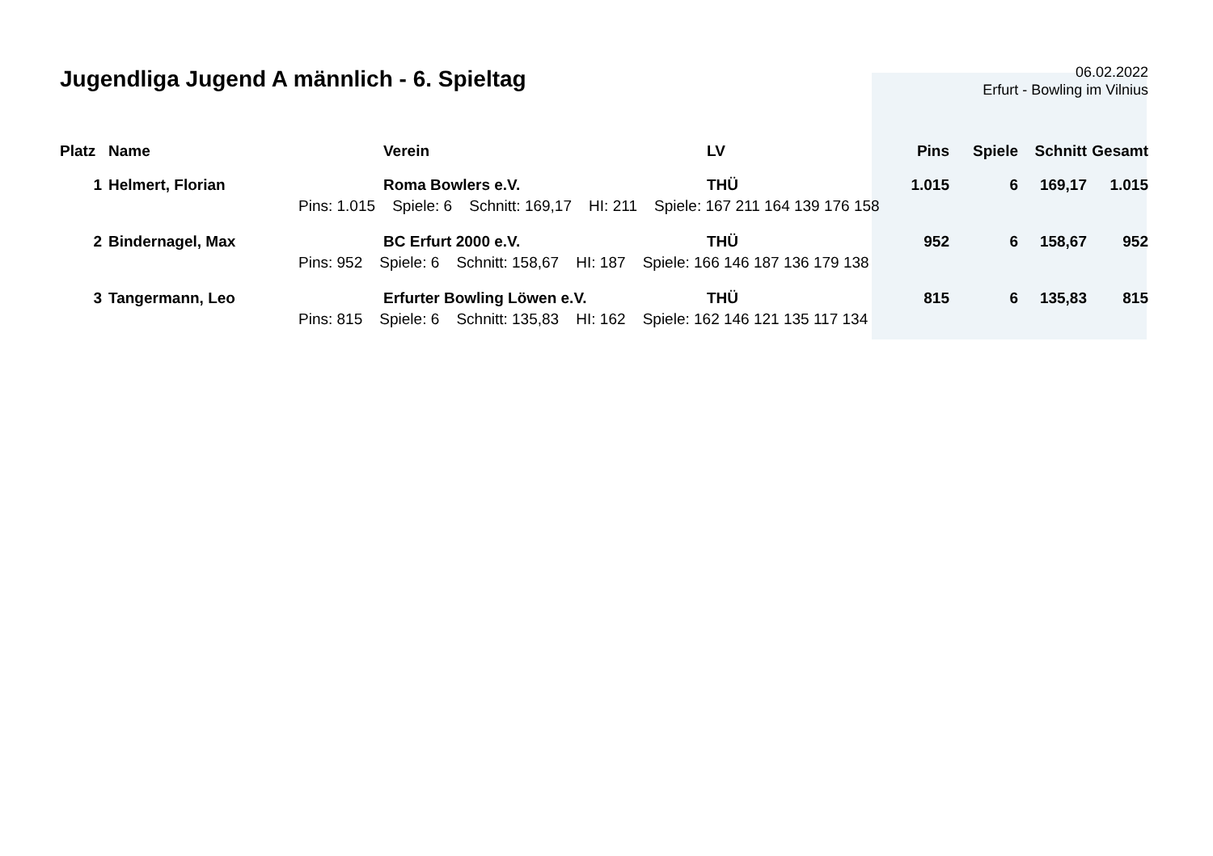Jugendliga Jugend A männlich - 6. Spieltag
06.02.2022
Erfurt - Bowling im Vilnius
| Platz | Name | Verein | LV | Pins | Spiele | Schnitt | Gesamt |
| --- | --- | --- | --- | --- | --- | --- | --- |
| 1 | Helmert, Florian | Roma Bowlers e.V. | THÜ | 1.015 | 6 | 169,17 | 1.015 |
| | Pins: 1.015 Spiele: 6 Schnitt: 169,17 HI: 211 Spiele: 167 211 164 139 176 158 | | | | | | |
| 2 | Bindernagel, Max | BC Erfurt 2000 e.V. | THÜ | 952 | 6 | 158,67 | 952 |
| | Pins: 952 Spiele: 6 Schnitt: 158,67 HI: 187 Spiele: 166 146 187 136 179 138 | | | | | | |
| 3 | Tangermann, Leo | Erfurter Bowling Löwen e.V. | THÜ | 815 | 6 | 135,83 | 815 |
| | Pins: 815 Spiele: 6 Schnitt: 135,83 HI: 162 Spiele: 162 146 121 135 117 134 | | | | | | |